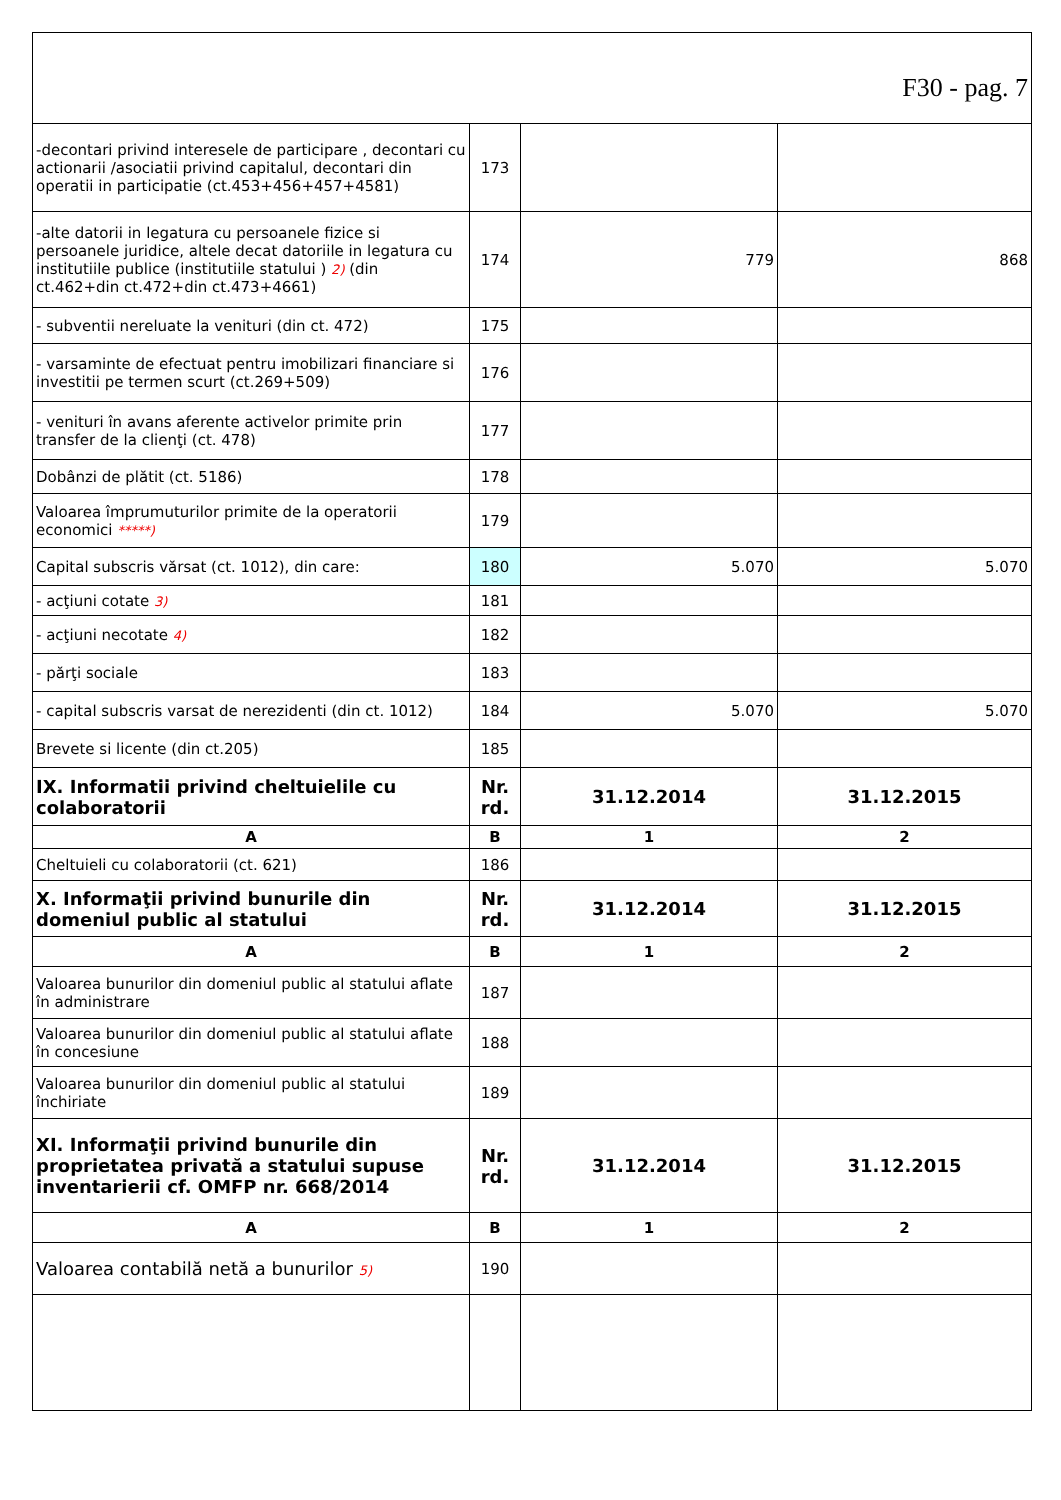| F30 - pag. 7 | | | |
| -decontari privind interesele de participare , decontari cu actionarii /asociatii privind capitalul, decontari din operatii in participatie (ct.453+456+457+4581) | 173 | | |
| -alte datorii in legatura cu persoanele fizice si persoanele juridice, altele decat datoriile in legatura cu institutiile publice (institutiile statului ) 2) (din ct.462+din ct.472+din ct.473+4661) | 174 | 779 | 868 |
| - subventii nereluate la venituri (din ct. 472) | 175 | | |
| - varsaminte de efectuat pentru imobilizari financiare si investitii pe termen scurt (ct.269+509) | 176 | | |
| - venituri în avans aferente activelor primite prin transfer de la clienţi (ct. 478) | 177 | | |
| Dobânzi de plătit (ct. 5186) | 178 | | |
| Valoarea împrumuturilor primite de la operatorii economici *****) | 179 | | |
| Capital subscris vărsat (ct. 1012), din care: | 180 | 5.070 | 5.070 |
| - acţiuni cotate 3) | 181 | | |
| - acţiuni necotate 4) | 182 | | |
| - părţi sociale | 183 | | |
| - capital subscris varsat de nerezidenti (din ct. 1012) | 184 | 5.070 | 5.070 |
| Brevete si licente (din ct.205) | 185 | | |
| IX. Informatii privind cheltuielile cu colaboratorii | Nr. rd. | 31.12.2014 | 31.12.2015 |
| A | B | 1 | 2 |
| Cheltuieli cu colaboratorii (ct. 621) | 186 | | |
| X. Informaţii privind bunurile din domeniul public al statului | Nr. rd. | 31.12.2014 | 31.12.2015 |
| A | B | 1 | 2 |
| Valoarea bunurilor din domeniul public al statului aflate în administrare | 187 | | |
| Valoarea bunurilor din domeniul public al statului aflate în concesiune | 188 | | |
| Valoarea bunurilor din domeniul public al statului închiriate | 189 | | |
| XI. Informaţii privind bunurile din proprietatea privată a statului supuse inventarierii cf. OMFP nr. 668/2014 | Nr. rd. | 31.12.2014 | 31.12.2015 |
| A | B | 1 | 2 |
| Valoarea contabilă netă a bunurilor 5) | 190 | | |